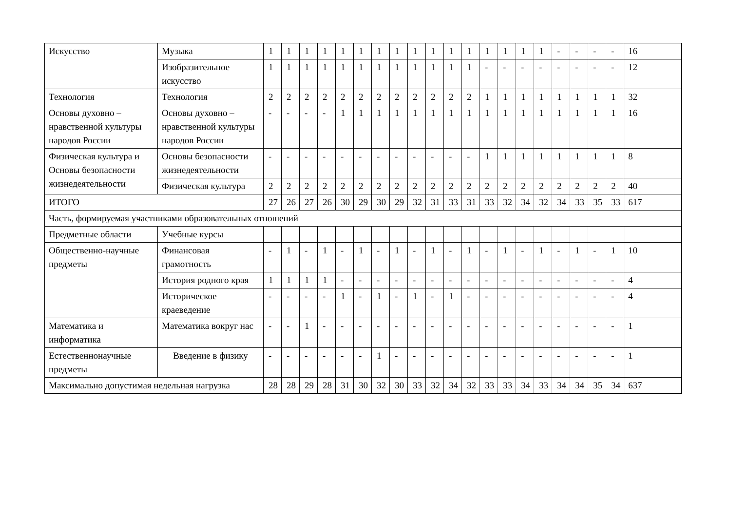| Искусство | Музыка | 1 | 1 | 1 | 1 | 1 | 1 | 1 | 1 | 1 | 1 | 1 | 1 | 1 | 1 | 1 | 1 | - | - | - | - | 16 |
| | Изобразительное искусство | 1 | 1 | 1 | 1 | 1 | 1 | 1 | 1 | 1 | 1 | 1 | 1 | - | - | - | - | - | - | - | - | 12 |
| Технология | Технология | 2 | 2 | 2 | 2 | 2 | 2 | 2 | 2 | 2 | 2 | 2 | 2 | 1 | 1 | 1 | 1 | 1 | 1 | 1 | 1 | 32 |
| Основы духовно – нравственной культуры народов России | Основы духовно – нравственной культуры народов России | - | - | - | - | 1 | 1 | 1 | 1 | 1 | 1 | 1 | 1 | 1 | 1 | 1 | 1 | 1 | 1 | 1 | 1 | 16 |
| Физическая культура и Основы безопасности жизнедеятельности | Основы безопасности жизнедеятельности | - | - | - | - | - | - | - | - | - | - | - | - | 1 | 1 | 1 | 1 | 1 | 1 | 1 | 1 | 8 |
| | Физическая культура | 2 | 2 | 2 | 2 | 2 | 2 | 2 | 2 | 2 | 2 | 2 | 2 | 2 | 2 | 2 | 2 | 2 | 2 | 2 | 2 | 40 |
| ИТОГО | | 27 | 26 | 27 | 26 | 30 | 29 | 30 | 29 | 32 | 31 | 33 | 31 | 33 | 32 | 34 | 32 | 34 | 33 | 35 | 33 | 617 |
| Часть, формируемая участниками образовательных отношений | | | | | | | | | | | | | | | | | | | | | | |
| Предметные области | Учебные курсы | | | | | | | | | | | | | | | | | | | | | |
| Общественно-научные предметы | Финансовая грамотность | - | 1 | - | 1 | - | 1 | - | 1 | - | 1 | - | 1 | - | 1 | - | 1 | - | 1 | - | 1 | 10 |
| | История родного края | 1 | 1 | 1 | 1 | - | - | - | - | - | - | - | - | - | - | - | - | - | - | - | - | 4 |
| | Историческое краеведение | - | - | - | - | 1 | - | 1 | - | 1 | - | 1 | - | - | - | - | - | - | - | - | - | 4 |
| Математика и информатика | Математика вокруг нас | - | - | 1 | - | - | - | - | - | - | - | - | - | - | - | - | - | - | - | - | - | 1 |
| Естественнонаучные предметы | Введение в физику | - | - | - | - | - | - | 1 | - | - | - | - | - | - | - | - | - | - | - | - | - | 1 |
| Максимально допустимая недельная нагрузка | | 28 | 28 | 29 | 28 | 31 | 30 | 32 | 30 | 33 | 32 | 34 | 32 | 33 | 33 | 34 | 33 | 34 | 34 | 35 | 34 | 637 |